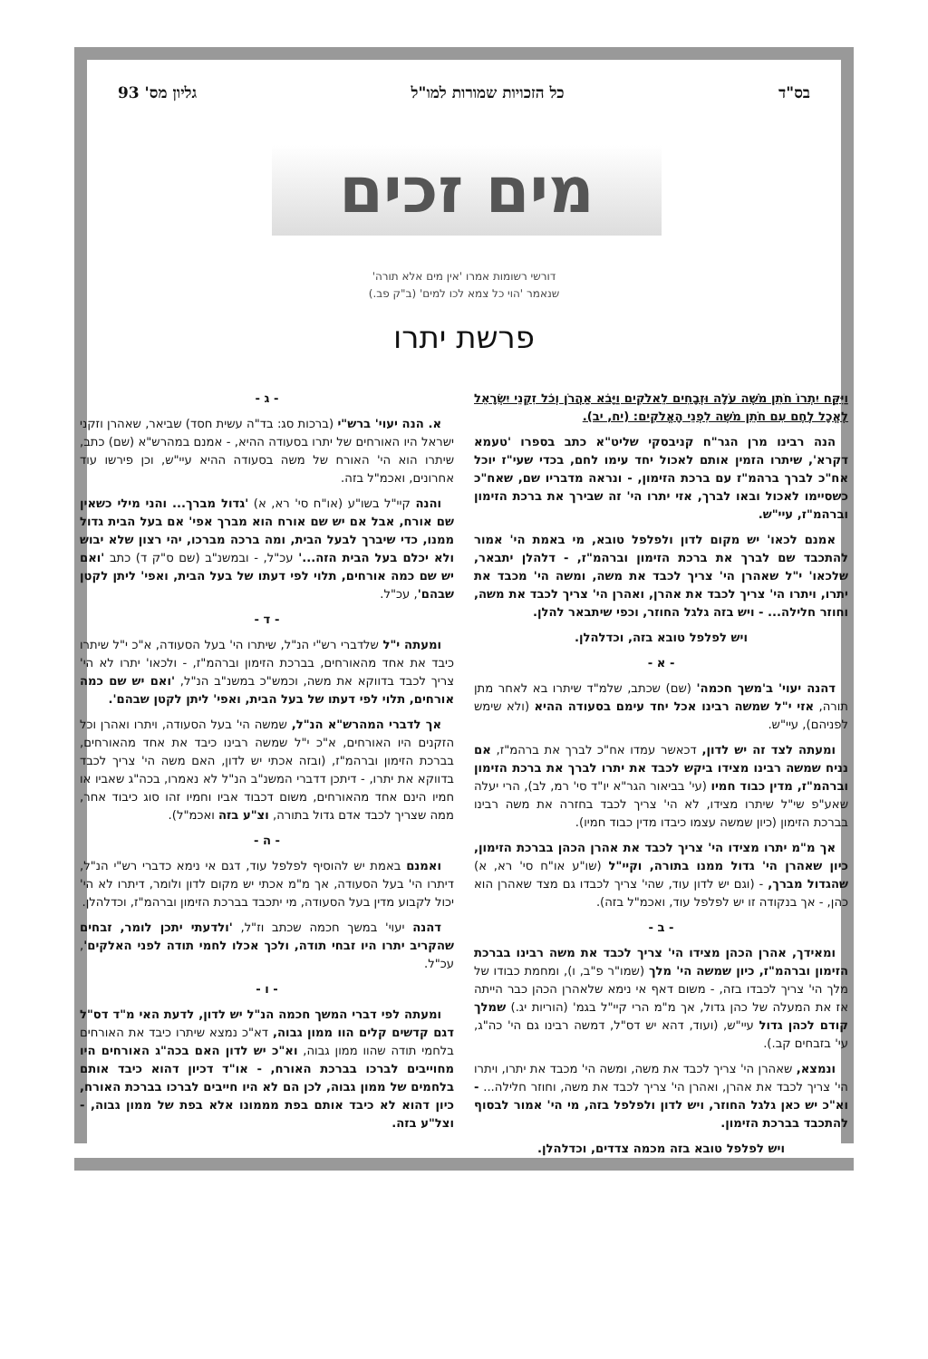בס"ד כל הזכויות שמורות למו"ל גליון מס' 93
מים זכים
דורשי רשומות אמרו 'אין מים אלא תורה'
שנאמר 'הוי כל צמא לכו למים' (ב"ק פב.)
פרשת יתרו
וַיִּקַּח יִתְרוֹ חֹתֵן מֹשֶׁה עֹלָה וּזְבָחִים לֵאלֹקִים וַיָּבֹא אַהֲרֹן וְכֹל זִקְנֵי יִשְׂרָאֵל לֶאֱכָל לֶחֶם עִם חֹתֵן מֹשֶׁה לִפְנֵי הָאֱלֹקִים: (יח, יב).
הנה רבינו מרן הגר"ח קניבסקי שליט"א כתב בספרו 'טעמא דקרא', שיתרו הזמין אותם לאכול יחד עימו לחם, בכדי שעי"ז יוכל אח"כ לברך ברהמ"ז עם ברכת הזימון, - ונראה מדבריו שם, שאח"כ כשסיימו לאכול ובאו לברך, אזי יתרו הי' זה שבירך את ברכת הזימון וברהמ"ז, עיי"ש.
אמנם לכאו' יש מקום לדון ולפלפל טובא, מי באמת הי' אמור להתכבד שם לברך את ברכת הזימון וברהמ"ז, - דלהלן יתבאר, שלכאו' י"ל שאהרן הי' צריך לכבד את משה, ומשה הי' מכבד את יתרו, ויתרו הי' צריך לכבד את אהרן, ואהרן הי' צריך לכבד את משה, וחוזר חלילה... - ויש בזה גלגל החוזר, וכפי שיתבאר להלן.
ויש לפלפל טובא בזה, וכדלהלן.
- א -
דהנה יעוי' ב'משך חכמה' (שם) שכתב, שלמ"ד שיתרו בא לאחר מתן תורה, אזי י"ל שמשה רבינו אכל יחד עימם בסעודה ההיא (ולא שימש לפניהם), עיי"ש.
ומעתה לצד זה יש לדון, דכאשר עמדו אח"כ לברך את ברהמ"ז, אם נניח שמשה רבינו מצידו ביקש לכבד את יתרו לברך את ברכת הזימון וברהמ"ז, מדין כבוד חמיו (עי' בביאור הגר"א יו"ד סי' רמ, לב), הרי יעלה שאע"פ שי"ל שיתרו מצידו, לא הי' צריך לכבד בחזרה את משה רבינו בברכת הזימון (כיון שמשה עצמו כיבדו מדין כבוד חמיו).
אך מ"מ יתרו מצידו הי' צריך לכבד את אהרן הכהן בברכת הזימון, כיון שאהרן הי' גדול ממנו בתורה, וקיי"ל (שו"ע או"ח סי' רא, א) שהגדול מברך, - (וגם יש לדון עוד, שהי' צריך לכבדו גם מצד שאהרן הוא כהן, - אך בנקודה זו יש לפלפל עוד, ואכמ"ל בזה).
- ב -
ומאידך, אהרן הכהן מצידו הי' צריך לכבד את משה רבינו בברכת הזימון וברהמ"ז, כיון שמשה הי' מלך (שמו"ר פ"ב, ו), ומחמת כבודו של מלך הי' צריך לכבדו בזה, - משום דאף אי נימא שלאהרן הכהן כבר הייתה אז את המעלה של כהן גדול, אך מ"מ הרי קיי"ל בגמ' (הוריות יג.) שמלך קודם לכהן גדול עיי"ש, (ועוד, דהא יש דס"ל, דמשה רבינו גם הי' כה"ג, עי' בזבחים קב.).
ונמצא, שאהרן הי' צריך לכבד את משה, ומשה הי' מכבד את יתרו, ויתרו הי' צריך לכבד את אהרן, ואהרן הי' צריך לכבד את משה, וחוזר חלילה... - וא"כ יש כאן גלגל החוזר, ויש לדון ולפלפל בזה, מי הי' אמור לבסוף להתכבד בברכת הזימון.
ויש לפלפל טובא בזה מכמה צדדים, וכדלהלן.
- ג -
א. הנה יעוי' ברש"י (ברכות סג: בד"ה עשית חסד) שביאר, שאהרן וזקני ישראל היו האורחים של יתרו בסעודה ההיא, - אמנם במהרש"א (שם) כתב, שיתרו הוא הי' האורח של משה בסעודה ההיא עיי"ש, וכן פירשו עוד אחרונים, ואכמ"ל בזה.
והנה קיי"ל בשו"ע (או"ח סי' רא, א) 'גדול מברך... והני מילי כשאין שם אורח, אבל אם יש שם אורח הוא מברך אפי' אם בעל הבית גדול ממנו, כדי שיברך לבעל הבית, ומה ברכה מברכו, יהי רצון שלא יבוש ולא יכלם בעל הבית הזה...' עכ"ל, - ובמשנ"ב (שם ס"ק ד) כתב 'ואם יש שם כמה אורחים, תלוי לפי דעתו של בעל הבית, ואפי' ליתן לקטן שבהם', עכ"ל.
- ד -
ומעתה י"ל שלדברי רש"י הנ"ל, שיתרו הי' בעל הסעודה, א"כ י"ל שיתרו כיבד את אחד מהאורחים, בברכת הזימון וברהמ"ז, - ולכאו' יתרו לא הי' צריך לכבד בדווקא את משה, וכמש"כ במשנ"ב הנ"ל, 'ואם יש שם כמה אורחים, תלוי לפי דעתו של בעל הבית, ואפי' ליתן לקטן שבהם'.
אך לדברי המהרש"א הנ"ל, שמשה הי' בעל הסעודה, ויתרו ואהרן וכל הזקנים היו האורחים, א"כ י"ל שמשה רבינו כיבד את אחד מהאורחים, בברכת הזימון וברהמ"ז, (ובזה אכתי יש לדון, האם משה הי' צריך לכבד בדווקא את יתרו, - דיתכן דדברי המשנ"ב הנ"ל לא נאמרו, בכה"ג שאביו או חמיו הינם אחד מהאורחים, משום דכבוד אביו וחמיו זהו סוג כיבוד אחר, ממה שצריך לכבד אדם גדול בתורה, וצ"ע בזה ואכמ"ל).
- ה -
ואמנם באמת יש להוסיף לפלפל עוד, דגם אי נימא כדברי רש"י הנ"ל, דיתרו הי' בעל הסעודה, אך מ"מ אכתי יש מקום לדון ולומר, דיתרו לא הי' יכול לקבוע מדין בעל הסעודה, מי יתכבד בברכת הזימון וברהמ"ז, וכדלהלן.
דהנה יעוי' במשך חכמה שכתב וז"ל, 'ולדעתי יתכן לומר, זבחים שהקריב יתרו היו זבחי תודה, ולכך אכלו לחמי תודה לפני האלקים', עכ"ל.
- ו -
ומעתה לפי דברי המשך חכמה הנ"ל יש לדון, לדעת האי מ"ד דס"ל דגם קדשים קלים הוו ממון גבוה, דא"כ נמצא שיתרו כיבד את האורחים בלחמי תודה שהוו ממון גבוה, וא"כ יש לדון האם בכה"ג האורחים היו מחוייבים לברכו בברכת האורח, - או"ד דכיון דהוא כיבד אותם בלחמים של ממון גבוה, לכן הם לא היו חייבים לברכו בברכת האורח, כיון דהוא לא כיבד אותם בפת מממונו אלא בפת של ממון גבוה, - וצל"ע בזה.